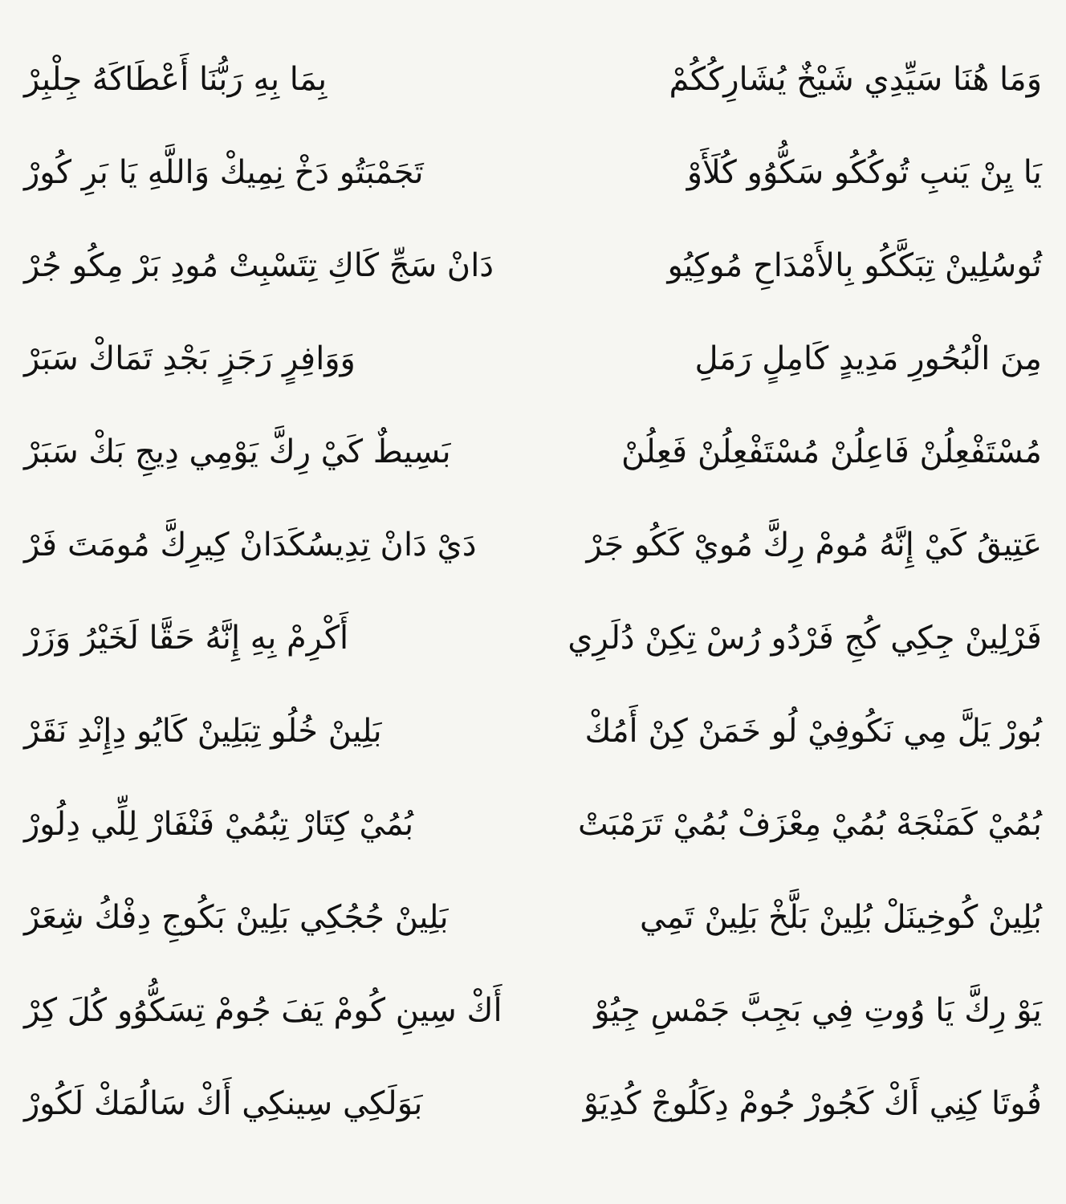وَمَا هُنَا سَيِّدِي شَيْخٌ يُشَارِكُكُمْ
بِمَا بِهِ رَبُّنَا أَعْطَاكَهُ جِلْبِرْ
يَا يِنْ يَنبِ تُوكُكُو سَكُّوُو كُلَأَوْ
تَجَمْبَتُو دَخْ نِمِيكْ وَاللَّهِ يَا بَرِ كُورْ
تُوسُلِينْ تِبَكَّكُو بِالأَمْدَاحِ مُوكِيُو
دَانْ سَجِّ كَاكِ تِتَسْبِتْ مُودِ بَرْ مِكُو جُرْ
مِنَ الْبُحُورِ مَدِيدٍ كَامِلٍ رَمَلِ
وَوَافِرٍ رَجَزٍ بَجْدِ تَمَاكْ سَبَرْ
مُسْتَفْعِلُنْ فَاعِلُنْ مُسْتَفْعِلُنْ فَعِلُنْ
بَسِيطٌ كَيْ رِكَّ يَوْمِي دِيجِ بَكْ سَبَرْ
عَتِيقُ كَيْ إِنَّهُ مُومْ رِكَّ مُويْ كَكُو جَرْ
دَيْ دَانْ تِدِيسُكَدَانْ كِيرِكَّ مُومَتَ فَرْ
فَرْلِينْ جِكِي كُجِ فَرْدُو رُسْ تِكِنْ دُلَرِي
أَكْرِمْ بِهِ إِنَّهُ حَقَّا لَخَيْرُ وَزَرْ
بُورْ يَلَّ مِي نَكُوفِيْ لُو خَمَنْ كِنْ أَمُكْ
بَلِينْ خُلُو تِبَلِينْ كَايُو دِإِنْدِ نَقَرْ
بُمُيْ كَمَنْجَهْ بُمُيْ مِعْزَفْ بُمُيْ تَرَمْبَتْ
بُمُيْ كِتَارْ تِبُمُيْ فَنْفَارْ لِلِّي دِلُورْ
بُلِينْ كُوخِينَلْ بُلِينْ بَلَّخْ بَلِينْ تَمِي
بَلِينْ جُجُكِي بَلِينْ بَكُوجِ دِفْكُ شِعَرْ
يَوْ رِكَّ يَا وُوتِ فِي بَجِبَّ جَمْسِ جِيُوْ
أَكْ سِينِ كُومْ يَفَ جُومْ تِسَكُّوُو كُلَ كِرْ
فُوتَا كِنِي أَكْ كَجُورْ جُومْ دِكَلُوجْ كُدِيَوْ
بَوَلَكِي سِينكِي أَكْ سَالُمَكْ لَكُورْ